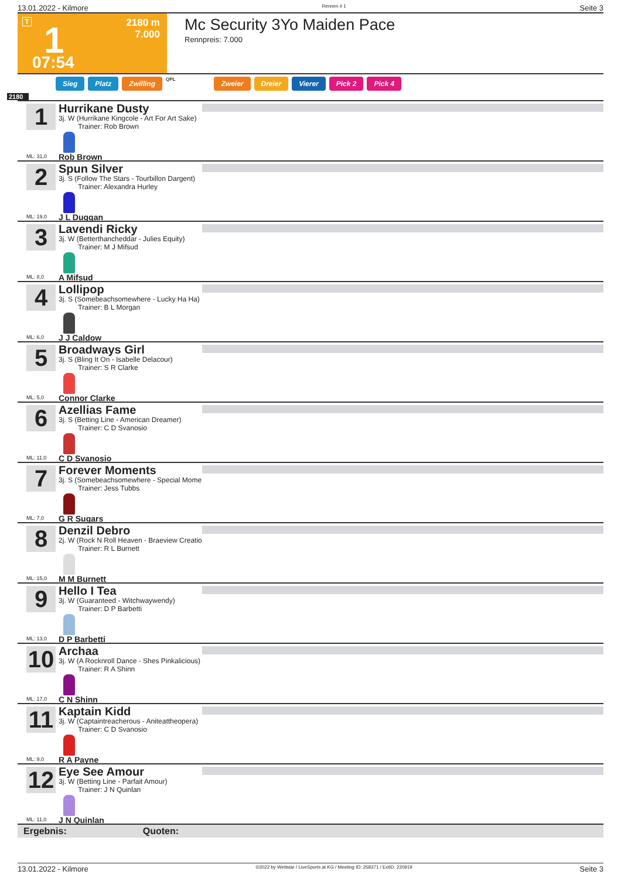13.01.2022 - Kilmore Rennen # 1 Seite 3
T
2180 m
7.000
1
07:54
Mc Security 3Yo Maiden Pace
Rennpreis: 7.000
Sieg Platz Zwilling QPL Zweier Dreier Vierer Pick 2 Pick 4
2180
1
Hurrikane Dusty
3j. W (Hurrikane Kingcole - Art For Art Sake)
Trainer: Rob Brown
Rob Brown
ML: 31,0
2
Spun Silver
3j. S (Follow The Stars - Tourbillon Dargent)
Trainer: Alexandra Hurley
J L Duggan
ML: 19,0
3
Lavendi Ricky
3j. W (Betterthancheddar - Julies Equity)
Trainer: M J Mifsud
A Mifsud
ML: 8,0
4
Lollipop
3j. S (Somebeachsomewhere - Lucky Ha Ha)
Trainer: B L Morgan
J J Caldow
ML: 6,0
5
Broadways Girl
3j. S (Bling It On - Isabelle Delacour)
Trainer: S R Clarke
Connor Clarke
ML: 5,0
6
Azellias Fame
3j. S (Betting Line - American Dreamer)
Trainer: C D Svanosio
C D Svanosio
ML: 11,0
7
Forever Moments
3j. S (Somebeachsomewhere - Special Mome
Trainer: Jess Tubbs
G R Sugars
ML: 7,0
8
Denzil Debro
2j. W (Rock N Roll Heaven - Braeview Creatio
Trainer: R L Burnett
M M Burnett
ML: 15,0
9
Hello I Tea
3j. W (Guaranteed - Witchwaywendy)
Trainer: D P Barbetti
D P Barbetti
ML: 13,0
10
Archaa
3j. W (A Rocknroll Dance - Shes Pinkalicious)
Trainer: R A Shinn
C N Shinn
ML: 17,0
11
Kaptain Kidd
3j. W (Captaintreacherous - Aniteattheopera)
Trainer: C D Svanosio
R A Payne
ML: 9,0
12
Eye See Amour
3j. W (Betting Line - Parfait Amour)
Trainer: J N Quinlan
J N Quinlan
ML: 11,0
Ergebnis: Quoten:
13.01.2022 - Kilmore ©2022 by Wettstar / LiveSports.at KG / Meeting ID: 258371 / ExtID: 220919 Seite 3